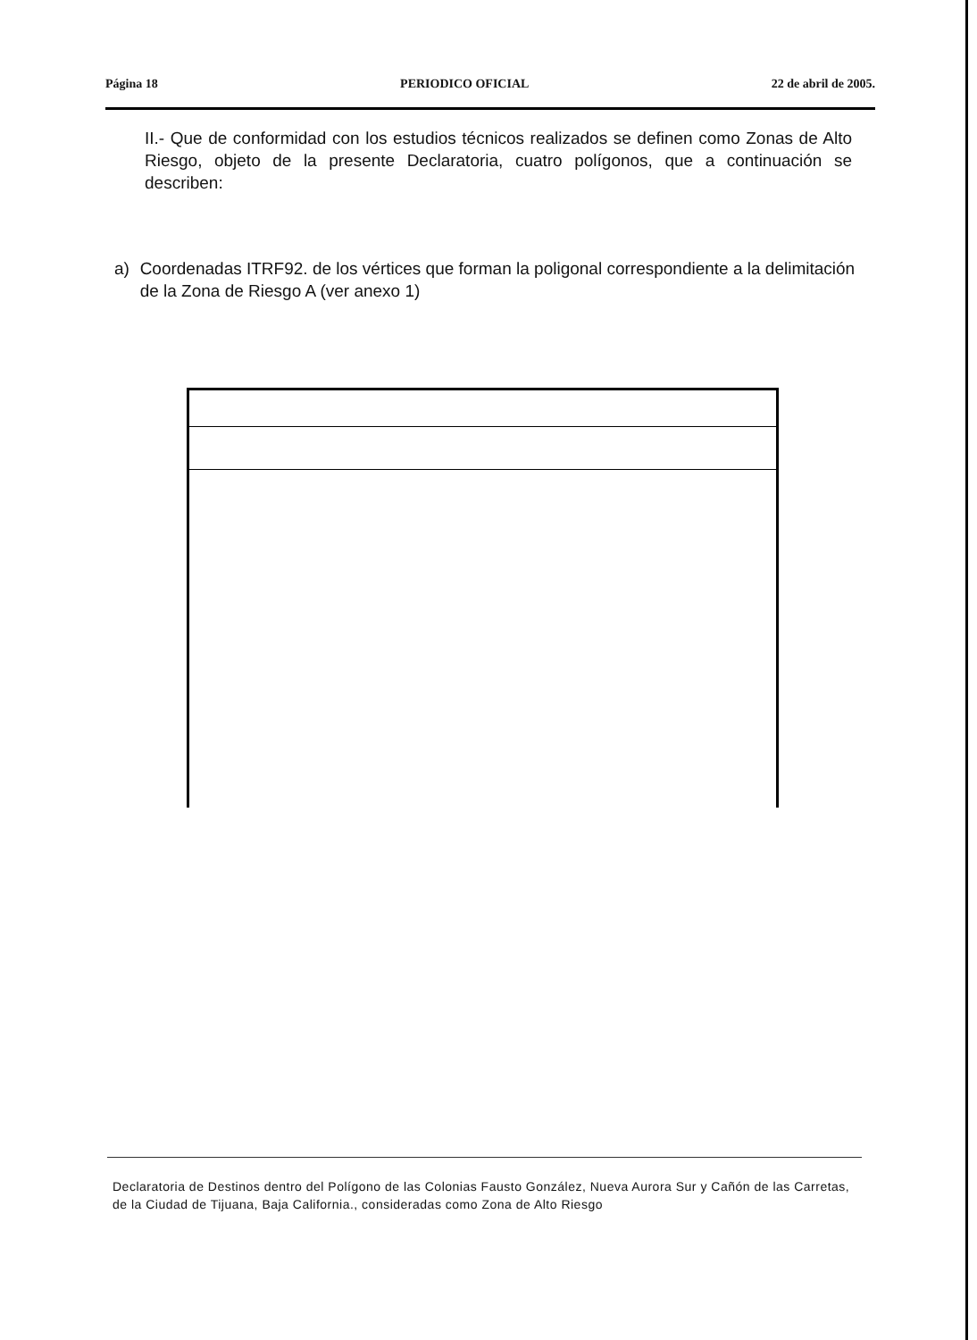Página 18 PERIODICO OFICIAL 22 de abril de 2005.
II.- Que de conformidad con los estudios técnicos realizados se definen como Zonas de Alto Riesgo, objeto de la presente Declaratoria, cuatro polígonos, que a continuación se describen:
a) Coordenadas ITRF92. de los vértices que forman la poligonal correspondiente a la delimitación de la Zona de Riesgo A (ver anexo 1)
Declaratoria de Destinos dentro del Polígono de las Colonias Fausto González, Nueva Aurora Sur y Cañón de las Carretas, de la Ciudad de Tijuana, Baja California., consideradas como Zona de Alto Riesgo